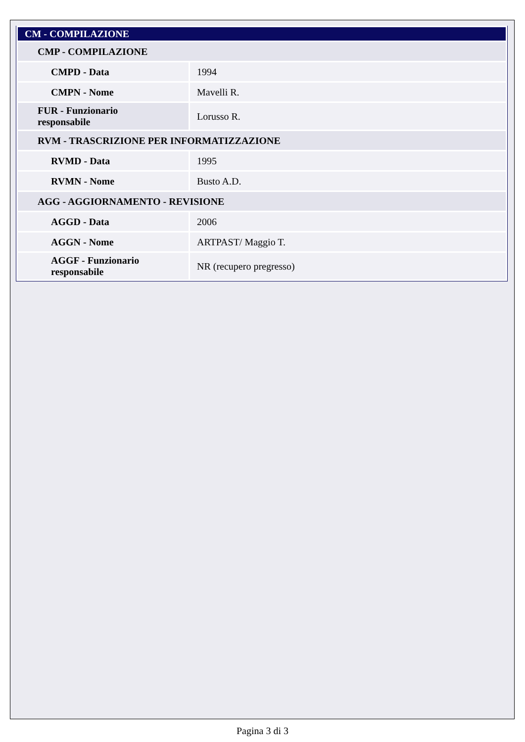| CM - COMPILAZIONE | |
| CMP - COMPILAZIONE | |
| CMPD - Data | 1994 |
| CMPN - Nome | Mavelli R. |
| FUR - Funzionario responsabile | Lorusso R. |
| RVM - TRASCRIZIONE PER INFORMATIZZAZIONE | |
| RVMD - Data | 1995 |
| RVMN - Nome | Busto A.D. |
| AGG - AGGIORNAMENTO - REVISIONE | |
| AGGD - Data | 2006 |
| AGGN - Nome | ARTPAST/ Maggio T. |
| AGGF - Funzionario responsabile | NR (recupero pregresso) |
Pagina 3 di 3